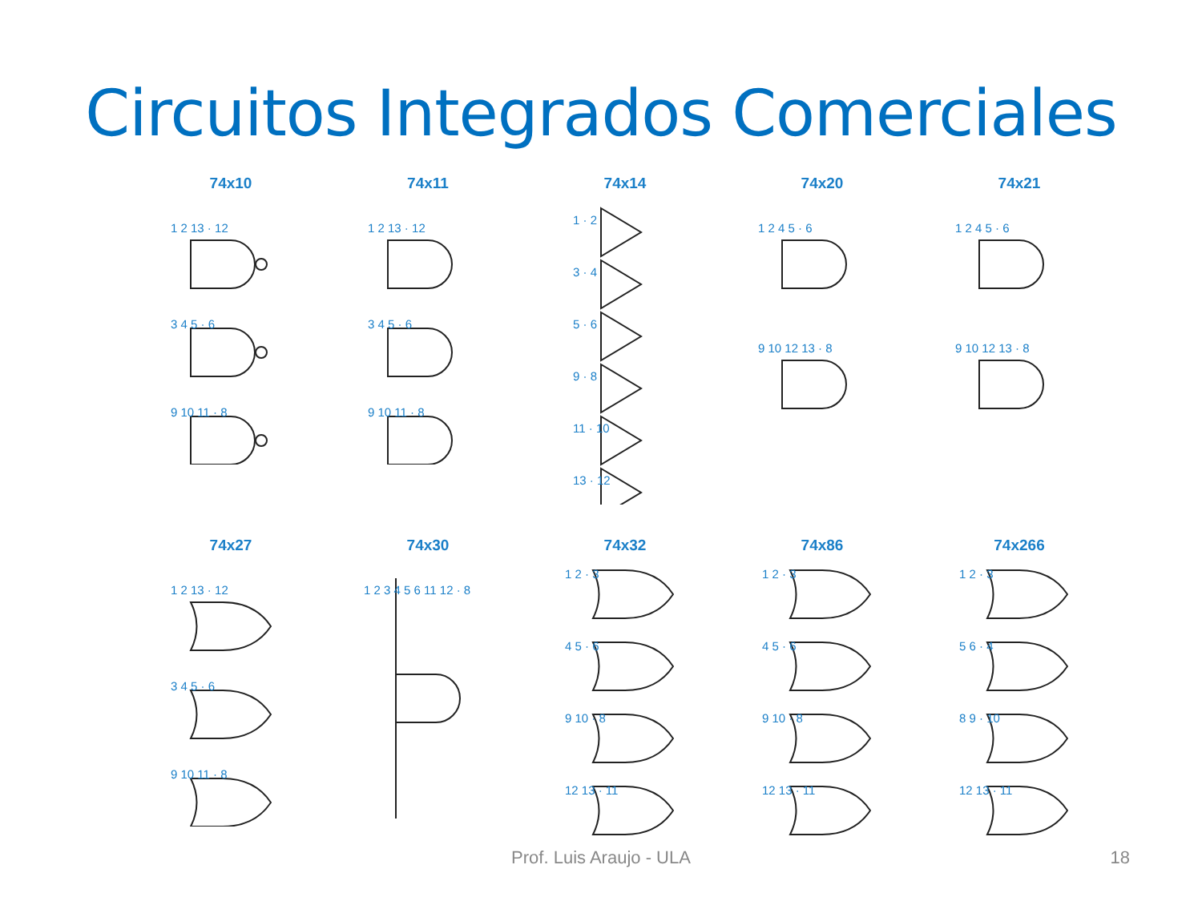Circuitos Integrados Comerciales
74x10
1 2 13 · 12
3 4 5 · 6
9 10 11 · 8
74x11
1 2 13 · 12
3 4 5 · 6
9 10 11 · 8
74x14
1 · 2
3 · 4
5 · 6
9 · 8
11 · 10
13 · 12
74x20
1 2 4 5 · 6
9 10 12 13 · 8
74x21
1 2 4 5 · 6
9 10 12 13 · 8
74x27
1 2 13 · 12
3 4 5 · 6
9 10 11 · 8
74x30
1 2 3 4 5 6 11 12 · 8
74x32
1 2 · 3
4 5 · 6
9 10 · 8
12 13 · 11
74x86
1 2 · 3
4 5 · 6
9 10 · 8
12 13 · 11
74x266
1 2 · 3
5 6 · 4
8 9 · 10
12 13 · 11
Prof. Luis Araujo - ULA 18